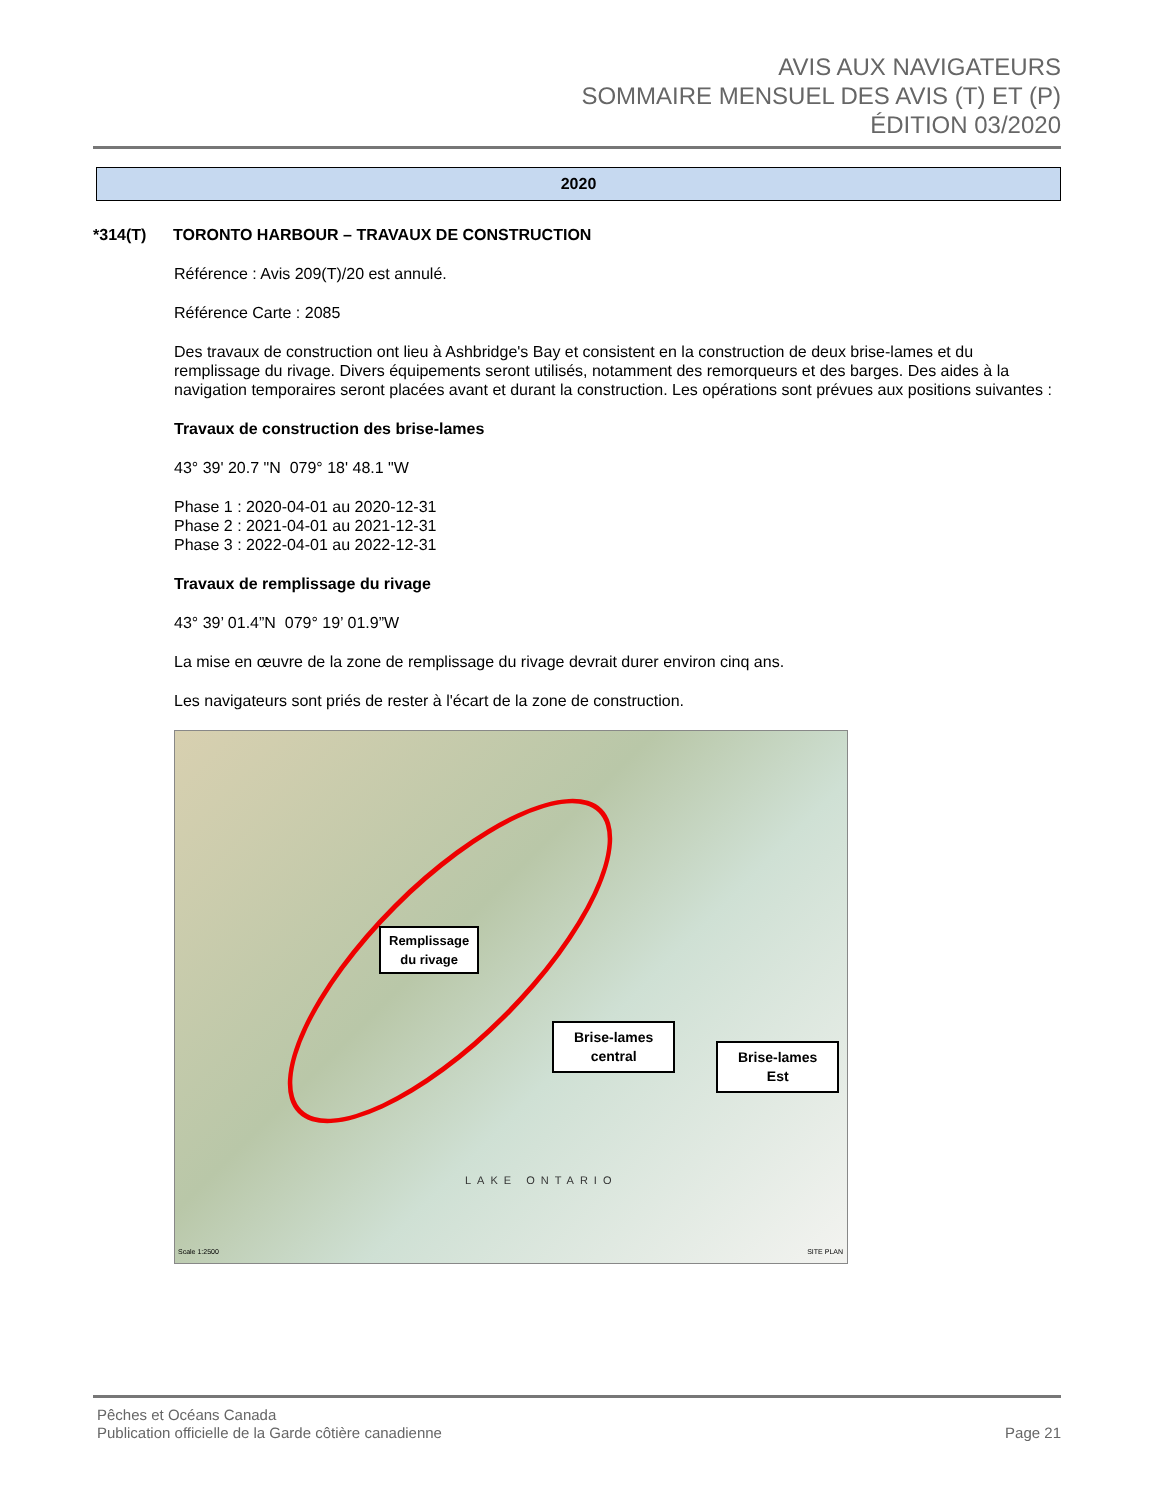AVIS AUX NAVIGATEURS
SOMMAIRE MENSUEL DES AVIS (T) ET (P)
ÉDITION 03/2020
2020
*314(T) TORONTO HARBOUR – TRAVAUX DE CONSTRUCTION
Référence : Avis 209(T)/20 est annulé.
Référence Carte : 2085
Des travaux de construction ont lieu à Ashbridge's Bay et consistent en la construction de deux brise-lames et du remplissage du rivage. Divers équipements seront utilisés, notamment des remorqueurs et des barges. Des aides à la navigation temporaires seront placées avant et durant la construction. Les opérations sont prévues aux positions suivantes :
Travaux de construction des brise-lames
43° 39' 20.7 "N 079° 18' 48.1 "W
Phase 1 : 2020-04-01 au 2020-12-31
Phase 2 : 2021-04-01 au 2021-12-31
Phase 3 : 2022-04-01 au 2022-12-31
Travaux de remplissage du rivage
43° 39’ 01.4”N 079° 19’ 01.9”W
La mise en œuvre de la zone de remplissage du rivage devrait durer environ cinq ans.
Les navigateurs sont priés de rester à l'écart de la zone de construction.
Remplissage
du rivage
Brise-lames
central
Brise-lames
Est
LAKE ONTARIO
Scale 1:2500 SITE PLAN
Pêches et Océans Canada
Publication officielle de la Garde côtière canadienne
Page 21